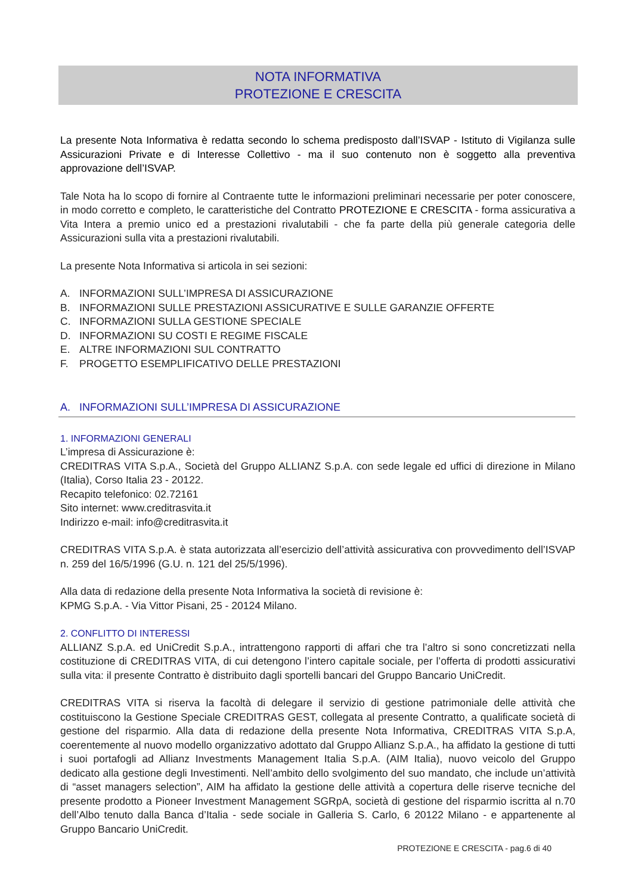NOTA INFORMATIVA
PROTEZIONE E CRESCITA
La presente Nota Informativa è redatta secondo lo schema predisposto dall’ISVAP - Istituto di Vigilanza sulle Assicurazioni Private e di Interesse Collettivo - ma il suo contenuto non è soggetto alla preventiva approvazione dell’ISVAP.
Tale Nota ha lo scopo di fornire al Contraente tutte le informazioni preliminari necessarie per poter conoscere, in modo corretto e completo, le caratteristiche del Contratto PROTEZIONE E CRESCITA - forma assicurativa a Vita Intera a premio unico ed a prestazioni rivalutabili - che fa parte della più generale categoria delle Assicurazioni sulla vita a prestazioni rivalutabili.
La presente Nota Informativa si articola in sei sezioni:
A. INFORMAZIONI SULL’IMPRESA DI ASSICURAZIONE
B. INFORMAZIONI SULLE PRESTAZIONI ASSICURATIVE E SULLE GARANZIE OFFERTE
C. INFORMAZIONI SULLA GESTIONE SPECIALE
D. INFORMAZIONI SU COSTI E REGIME FISCALE
E. ALTRE INFORMAZIONI SUL CONTRATTO
F. PROGETTO ESEMPLIFICATIVO DELLE PRESTAZIONI
A. INFORMAZIONI SULL’IMPRESA DI ASSICURAZIONE
1. INFORMAZIONI GENERALI
L’impresa di Assicurazione è:
CREDITRAS VITA S.p.A., Società del Gruppo ALLIANZ S.p.A. con sede legale ed uffici di direzione in Milano (Italia), Corso Italia 23 - 20122.
Recapito telefonico: 02.72161
Sito internet: www.creditrasvita.it
Indirizzo e-mail: info@creditrasvita.it
CREDITRAS VITA S.p.A. è stata autorizzata all’esercizio dell’attività assicurativa con provvedimento dell’ISVAP n. 259 del 16/5/1996 (G.U. n. 121 del 25/5/1996).
Alla data di redazione della presente Nota Informativa la società di revisione è:
KPMG S.p.A. - Via Vittor Pisani, 25 - 20124 Milano.
2. CONFLITTO DI INTERESSI
ALLIANZ S.p.A. ed UniCredit S.p.A., intrattengono rapporti di affari che tra l’altro si sono concretizzati nella costituzione di CREDITRAS VITA, di cui detengono l’intero capitale sociale, per l’offerta di prodotti assicurativi sulla vita: il presente Contratto è distribuito dagli sportelli bancari del Gruppo Bancario UniCredit.
CREDITRAS VITA si riserva la facoltà di delegare il servizio di gestione patrimoniale delle attività che costituiscono la Gestione Speciale CREDITRAS GEST, collegata al presente Contratto, a qualificate società di gestione del risparmio. Alla data di redazione della presente Nota Informativa, CREDITRAS VITA S.p.A, coerentemente al nuovo modello organizzativo adottato dal Gruppo Allianz S.p.A., ha affidato la gestione di tutti i suoi portafogli ad Allianz Investments Management Italia S.p.A. (AIM Italia), nuovo veicolo del Gruppo dedicato alla gestione degli Investimenti. Nell’ambito dello svolgimento del suo mandato, che include un’attività di “asset managers selection”, AIM ha affidato la gestione delle attività a copertura delle riserve tecniche del presente prodotto a Pioneer Investment Management SGRpA, società di gestione del risparmio iscritta al n.70 dell’Albo tenuto dalla Banca d’Italia - sede sociale in Galleria S. Carlo, 6 20122 Milano - e appartenente al Gruppo Bancario UniCredit.
PROTEZIONE E CRESCITA - pag.6 di 40